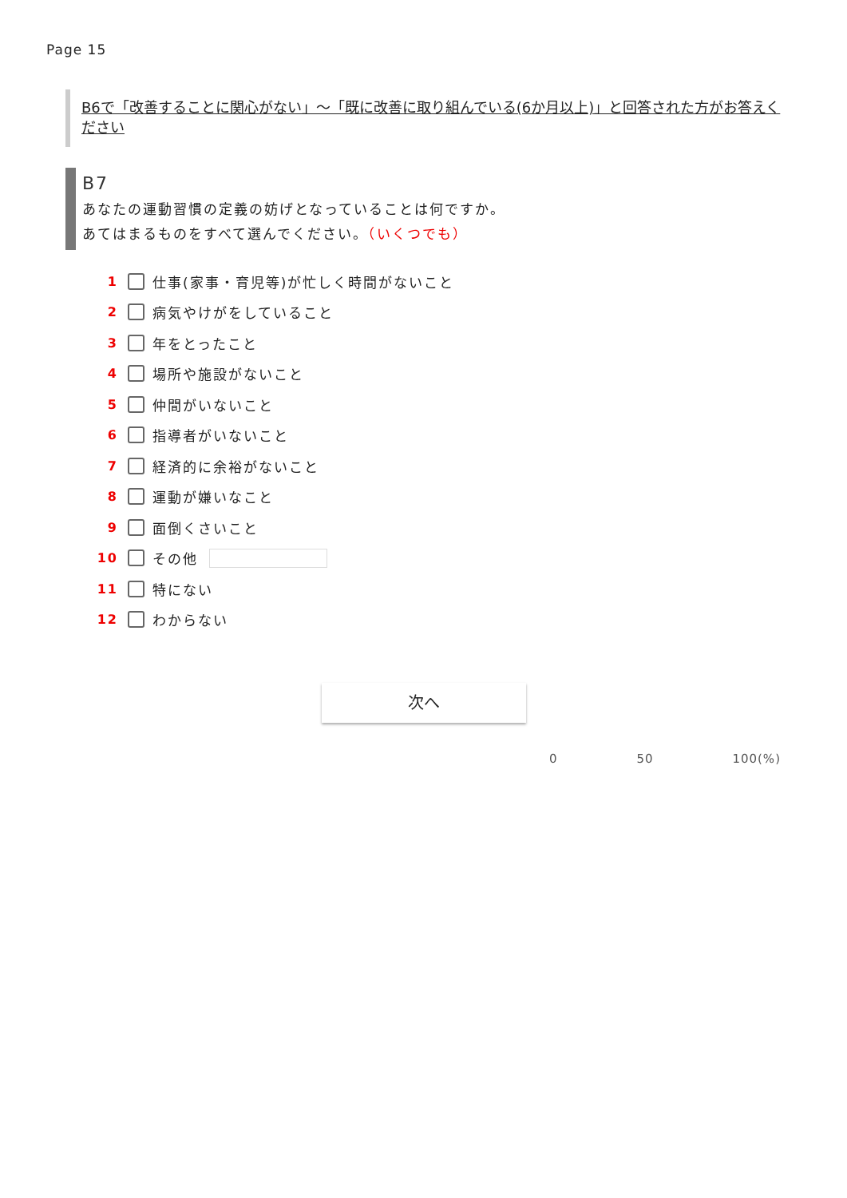Page 15
B6で「改善することに関心がない」～「既に改善に取り組んでいる(6か月以上)」と回答された方がお答えください
B7
あなたの運動習慣の定義の妨げとなっていることは何ですか。
あてはまるものをすべて選んでください。（いくつでも）
1 仕事(家事・育児等)が忙しく時間がないこと
2 病気やけがをしていること
3 年をとったこと
4 場所や施設がないこと
5 仲間がいないこと
6 指導者がいないこと
7 経済的に余裕がないこと
8 運動が嫌いなこと
9 面倒くさいこと
10 その他
11 特にない
12 わからない
次へ
0 50 100(%)